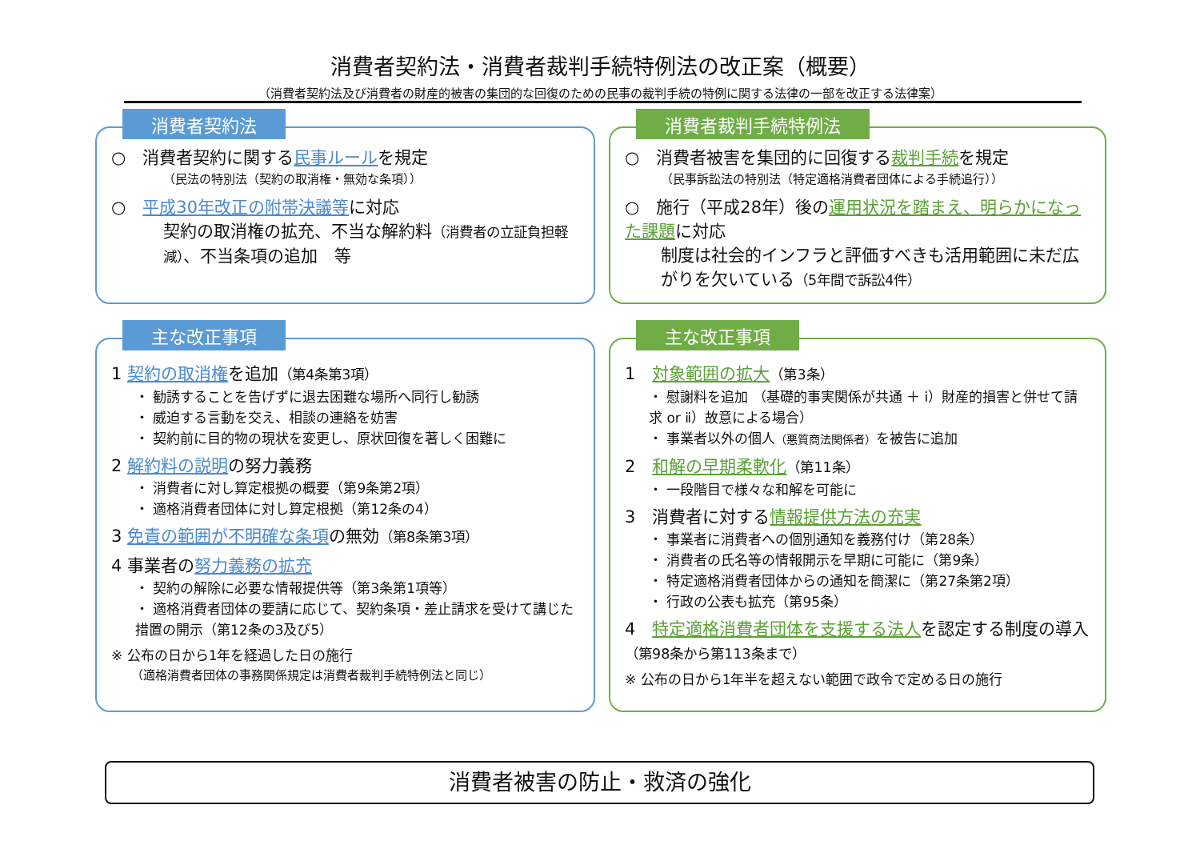消費者契約法・消費者裁判手続特例法の改正案（概要）
（消費者契約法及び消費者の財産的被害の集団的な回復のための民事の裁判手続の特例に関する法律の一部を改正する法律案）
消費者契約法
○　消費者契約に関する民事ルールを規定
（民法の特別法（契約の取消権・無効な条項））
○　平成30年改正の附帯決議等に対応
契約の取消権の拡充、不当な解約料（消費者の立証負担軽減）、不当条項の追加　等
消費者裁判手続特例法
○　消費者被害を集団的に回復する裁判手続を規定
（民事訴訟法の特別法（特定適格消費者団体による手続追行））
○　施行（平成28年）後の運用状況を踏まえ、明らかになった課題に対応
制度は社会的インフラと評価すべきも活用範囲に未だ広がりを欠いている（5年間で訴訟4件）
主な改正事項
1 契約の取消権を追加（第4条第3項）
・ 勧誘することを告げずに退去困難な場所へ同行し勧誘
・ 威迫する言動を交え、相談の連絡を妨害
・ 契約前に目的物の現状を変更し、原状回復を著しく困難に
2 解約料の説明の努力義務
・ 消費者に対し算定根拠の概要（第9条第2項）
・ 適格消費者団体に対し算定根拠（第12条の4）
3 免責の範囲が不明確な条項の無効（第8条第3項）
4 事業者の努力義務の拡充
・ 契約の解除に必要な情報提供等（第3条第1項等）
・ 適格消費者団体の要請に応じて、契約条項・差止請求を受けて講じた措置の開示（第12条の3及び5）
※ 公布の日から1年を経過した日の施行
（適格消費者団体の事務関係規定は消費者裁判手続特例法と同じ）
主な改正事項
1　対象範囲の拡大（第3条）
・ 慰謝料を追加 （基礎的事実関係が共通 ＋ ⅰ）財産的損害と併せて請求 or ⅱ）故意による場合）
・ 事業者以外の個人（悪質商法関係者）を被告に追加
2　和解の早期柔軟化（第11条）
・ 一段階目で様々な和解を可能に
3　消費者に対する情報提供方法の充実
・ 事業者に消費者への個別通知を義務付け（第28条）
・ 消費者の氏名等の情報開示を早期に可能に（第9条）
・ 特定適格消費者団体からの通知を簡潔に（第27条第2項）
・ 行政の公表も拡充（第95条）
4　特定適格消費者団体を支援する法人を認定する制度の導入（第98条から第113条まで）
※ 公布の日から1年半を超えない範囲で政令で定める日の施行
消費者被害の防止・救済の強化